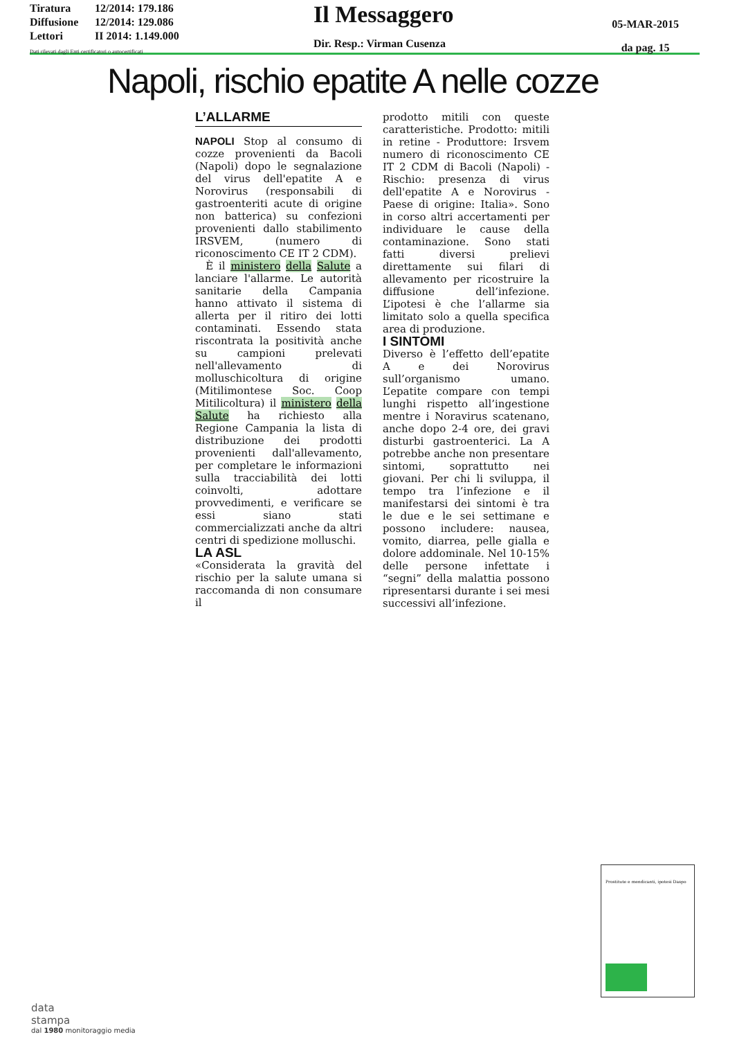Tiratura 12/2014: 179.186
Diffusione 12/2014: 129.086
Lettori II 2014: 1.149.000
Dati rilevati dagli Enti certificatori o autocertificati
Il Messaggero
Dir. Resp.: Virman Cusenza
05-MAR-2015
da pag. 15
Napoli, rischio epatite A nelle cozze
L’ALLARME
NAPOLI Stop al consumo di cozze provenienti da Bacoli (Napoli) dopo le segnalazione del virus dell'epatite A e Norovirus (responsabili di gastroenteriti acute di origine non batterica) su confezioni provenienti dallo stabilimento IRSVEM, (numero di riconoscimento CE IT 2 CDM).
È il ministero della Salute a lanciare l'allarme. Le autorità sanitarie della Campania hanno attivato il sistema di allerta per il ritiro dei lotti contaminati. Essendo stata riscontrata la positività anche su campioni prelevati nell'allevamento di molluschicoltura di origine (Mitilimontese Soc. Coop Mitilicoltura) il ministero della Salute ha richiesto alla Regione Campania la lista di distribuzione dei prodotti provenienti dall'allevamento, per completare le informazioni sulla tracciabilità dei lotti coinvolti, adottare provvedimenti, e verificare se essi siano stati commercializzati anche da altri centri di spedizione molluschi.
LA ASL
«Considerata la gravità del rischio per la salute umana si raccomanda di non consumare il
prodotto mitili con queste caratteristiche. Prodotto: mitili in retine - Produttore: Irsvem numero di riconoscimento CE IT 2 CDM di Bacoli (Napoli) - Rischio: presenza di virus dell'epatite A e Norovirus - Paese di origine: Italia». Sono in corso altri accertamenti per individuare le cause della contaminazione. Sono stati fatti diversi prelievi direttamente sui filari di allevamento per ricostruire la diffusione dell’infezione. L’ipotesi è che l’allarme sia limitato solo a quella specifica area di produzione.
I SINTOMI
Diverso è l’effetto dell’epatite A e dei Norovirus sull’organismo umano. L’epatite compare con tempi lunghi rispetto all’ingestione mentre i Noravirus scatenano, anche dopo 2-4 ore, dei gravi disturbi gastroenterici. La A potrebbe anche non presentare sintomi, soprattutto nei giovani. Per chi li sviluppa, il tempo tra l’infezione e il manifestarsi dei sintomi è tra le due e le sei settimane e possono includere: nausea, vomito, diarrea, pelle gialla e dolore addominale. Nel 10-15% delle persone infettate i “segni” della malattia possono ripresentarsi durante i sei mesi successivi all’infezione.
Prostitute e mendicanti, ipotesi Daspo
data
stampa
dal 1980 monitoraggio media